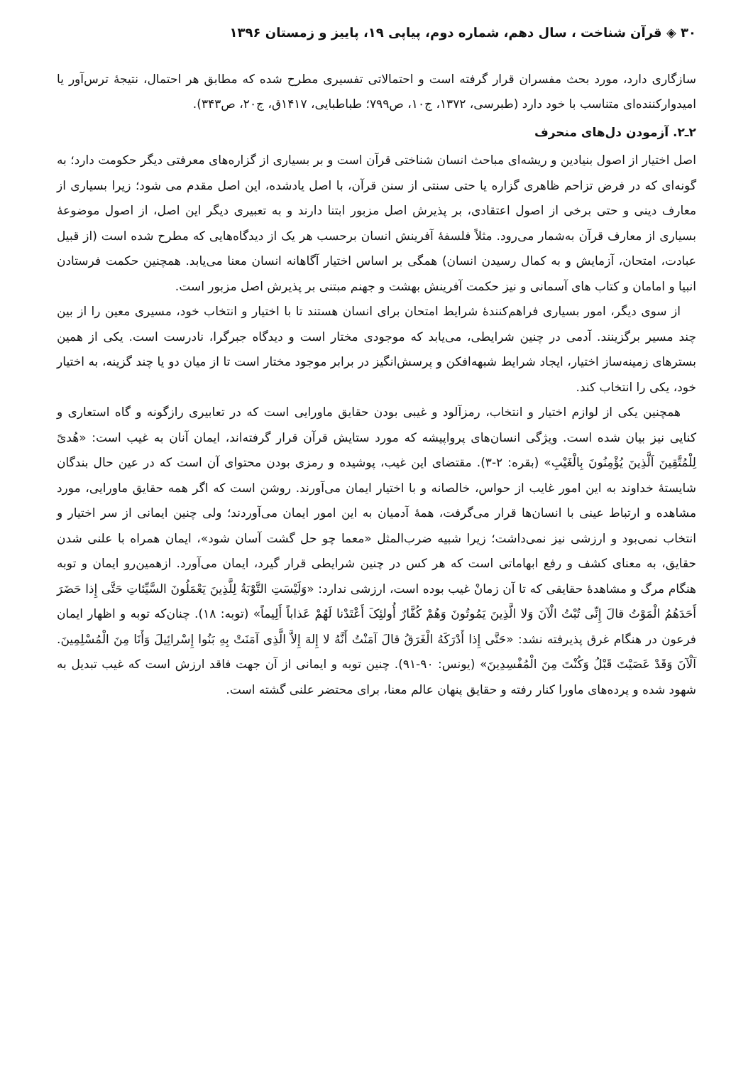۳۰ ◈ قرآن شناخت ، سال دهم، شماره دوم، پیاپی ۱۹، پاییز و زمستان ۱۳۹۶
سازگاری دارد، مورد بحث مفسران قرار گرفته است و احتمالاتی تفسیری مطرح شده که مطابق هر احتمال، نتیجهٔ ترس‌آور یا امیدوارکننده‌ای متناسب با خود دارد (طبرسی، ۱۳۷۲، ج۱۰، ص۷۹۹؛ طباطبایی، ۱۴۱۷ق، ج۲۰، ص۳۴۳).
۲ـ۲. آزمودن دل‌های منحرف
اصل اختیار از اصول بنیادین و ریشه‌ای مباحث انسان شناختی قرآن است و بر بسیاری از گزاره‌های معرفتی دیگر حکومت دارد؛ به گونه‌ای که در فرض تزاحم ظاهری گزاره یا حتی سنتی از سنن قرآن، با اصل یادشده، این اصل مقدم می شود؛ زیرا بسیاری از معارف دینی و حتی برخی از اصول اعتقادی، بر پذیرش اصل مزبور ابتنا دارند و به تعبیری دیگر این اصل، از اصول موضوعهٔ بسیاری از معارف قرآن به‌شمار می‌رود. مثلاً فلسفهٔ آفرینش انسان برحسب هر یک از دیدگاه‌هایی که مطرح شده است (از قبیل عبادت، امتحان، آزمایش و به کمال رسیدن انسان) همگی بر اساس اختیار آگاهانه انسان معنا می‌یابد. همچنین حکمت فرستادن انبیا و امامان و کتاب های آسمانی و نیز حکمت آفرینش بهشت و جهنم مبتنی بر پذیرش اصل مزبور است.
از سوی دیگر، امور بسیاری فراهم‌کنندهٔ شرایط امتحان برای انسان هستند تا با اختیار و انتخاب خود، مسیری معین را از بین چند مسیر برگزینند. آدمی در چنین شرایطی، می‌یابد که موجودی مختار است و دیدگاه جبرگرا، نادرست است. یکی از همین بسترهای زمینه‌ساز اختیار، ایجاد شرایط شبهه‌افکن و پرسش‌انگیز در برابر موجود مختار است تا از میان دو یا چند گزینه، به اختیار خود، یکی را انتخاب کند.
همچنین یکی از لوازم اختیار و انتخاب، رمزآلود و غیبی بودن حقایق ماورایی است که در تعابیری رازگونه و گاه استعاری و کنایی نیز بیان شده است. ویژگی انسان‌های پرواپیشه که مورد ستایش قرآن قرار گرفته‌اند، ایمان آنان به غیب است: «هُدیً لِلْمُتَّقِینَ اَلَّذِینَ یُؤْمِنُونَ بِالْغَیْبِ» (بقره: ۲-۳). مقتضای این غیب، پوشیده و رمزی بودن محتوای آن است که در عین حال بندگان شایستهٔ خداوند به این امور غایب از حواس، خالصانه و با اختیار ایمان می‌آورند. روشن است که اگر همه حقایق ماورایی، مورد مشاهده و ارتباط عینی با انسان‌ها قرار می‌گرفت، همهٔ آدمیان به این امور ایمان می‌آوردند؛ ولی چنین ایمانی از سر اختیار و انتخاب نمی‌بود و ارزشی نیز نمی‌داشت؛ زیرا شبیه ضرب‌المثل «معما چو حل گشت آسان شود»، ایمان همراه با علنی شدن حقایق، به معنای کشف و رفع ابهاماتی است که هر کس در چنین شرایطی قرار گیرد، ایمان می‌آورد. ازهمین‌رو ایمان و توبه هنگام مرگ و مشاهدهٔ حقایقی که تا آن زمانْ غیب بوده است، ارزشی ندارد: «وَلَیْسَتِ التَّوْبَةُ لِلَّذِینَ یَعْمَلُونَ السَّیِّئاتِ حَتَّی إِذا حَضَرَ أَحَدَهُمُ الْمَوْتُ قالَ إِنِّی تُبْتُ الْآنَ وَلا الَّذِینَ یَمُوتُونَ وَهُمْ کُفَّارٌ أُولئِکَ أَعْتَدْنا لَهُمْ عَذاباً أَلِیماً» (توبه: ۱۸). چنان‌که توبه و اظهار ایمان فرعون در هنگام غرق پذیرفته نشد: «حَتَّی إِذا أَدْرَکَهُ الْغَرَقُ قالَ آمَنْتُ أَنَّهُ لا إِلهَ إِلاَّ الَّذِی آمَنَتْ بِهِ بَنُوا إِسْرائِیلَ وَأَنَا مِنَ الْمُسْلِمِینَ. آلْآنَ وَقَدْ عَصَیْتَ قَبْلُ وَکُنْتَ مِنَ الْمُفْسِدِینَ» (یونس: ۹۰-۹۱). چنین توبه و ایمانی از آن جهت فاقد ارزش است که غیب تبدیل به شهود شده و پرده‌های ماورا کنار رفته و حقایق پنهان عالم معنا، برای محتضر علنی گشته است.